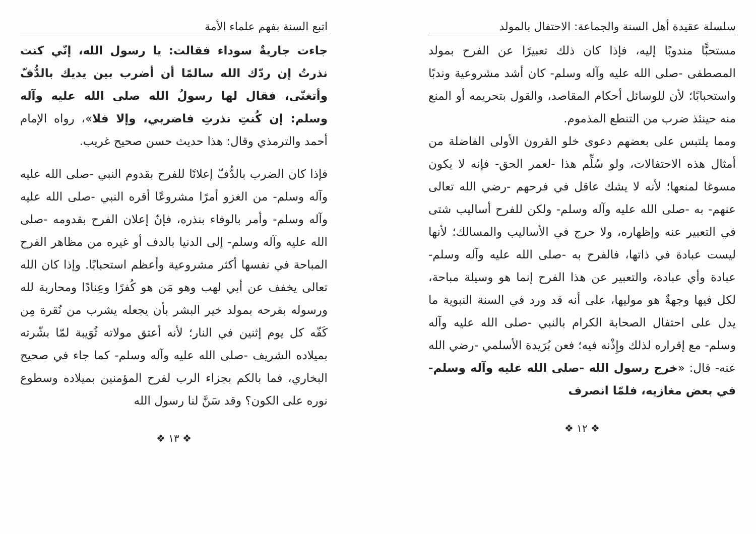سلسلة عقيدة أهل السنة والجماعة: الاحتفال بالمولد
مستحبًّا مندوبًا إليه، فإذا كان ذلك تعبيرًا عن الفرح بمولد المصطفى -صلى الله عليه وآله وسلم- كان أشد مشروعية وندبًا واستحبابًا؛ لأن للوسائل أحكام المقاصد، والقول بتحريمه أو المنع منه حينئذ ضرب من التنطع المذموم.
ومما يلتبس على بعضهم دعوى خلو القرون الأولى الفاضلة من أمثال هذه الاحتفالات، ولو سُلِّم هذا -لعمر الحق- فإنه لا يكون مسوغا لمنعها؛ لأنه لا يشك عاقل في فرحهم -رضي الله تعالى عنهم- به -صلى الله عليه وآله وسلم- ولكن للفرح أساليب شتى في التعبير عنه وإظهاره، ولا حرج في الأساليب والمسالك؛ لأنها ليست عبادة في ذاتها، فالفرح به -صلى الله عليه وآله وسلم- عبادة وأي عبادة، والتعبير عن هذا الفرح إنما هو وسيلة مباحة، لكل فيها وجهةٌ هو موليها، على أنه قد ورد في السنة النبوية ما يدل على احتفال الصحابة الكرام بالنبي -صلى الله عليه وآله وسلم- مع إقراره لذلك وإِذْنه فيه؛ فعن بُرَيدة الأسلمي -رضي الله عنه- قال: «خرج رسول الله -صلى الله عليه وآله وسلم- في بعض مغازيه، فلمّا انصرف
❖ ١٢ ❖
اتبع السنة بفهم علماء الأمة
جاءت جاريةٌ سوداء فقالت: يا رسول الله، إنّي كنت نذرتُ إن ردّك الله سالمًا أن أضرب بين يديك بالدُّفّ وأتغنّى، فقال لها رسولُ الله صلى الله عليه وآله وسلم: إن كُنتِ نذرتِ فاضربي، وإلا فلا»، رواه الإمام أحمد والترمذي وقال: هذا حديث حسن صحيح غريب.
فإذا كان الضرب بالدُّفّ إعلانًا للفرح بقدوم النبي -صلى الله عليه وآله وسلم- من الغزو أمرًا مشروعًا أقره النبي -صلى الله عليه وآله وسلم- وأمر بالوفاء بنذره، فإنّ إعلان الفرح بقدومه -صلى الله عليه وآله وسلم- إلى الدنيا بالدف أو غيره من مظاهر الفرح المباحة في نفسها أكثر مشروعية وأعظم استحبابًا. وإذا كان الله تعالى يخفف عن أبي لهب وهو مَن هو كُفرًا وعِنادًا ومحاربة لله ورسوله بفرحه بمولد خير البشر بأن يجعله يشرب من نُقرة مِن كَفّه كل يوم إثنين في النار؛ لأنه أعتق مولاته ثُوَيبة لمّا بشّرته بميلاده الشريف -صلى الله عليه وآله وسلم- كما جاء في صحيح البخاري، فما بالكم بجزاء الرب لفرح المؤمنين بميلاده وسطوع نوره على الكون؟ وقد سَنَّ لنا رسول الله
❖ ١٣ ❖